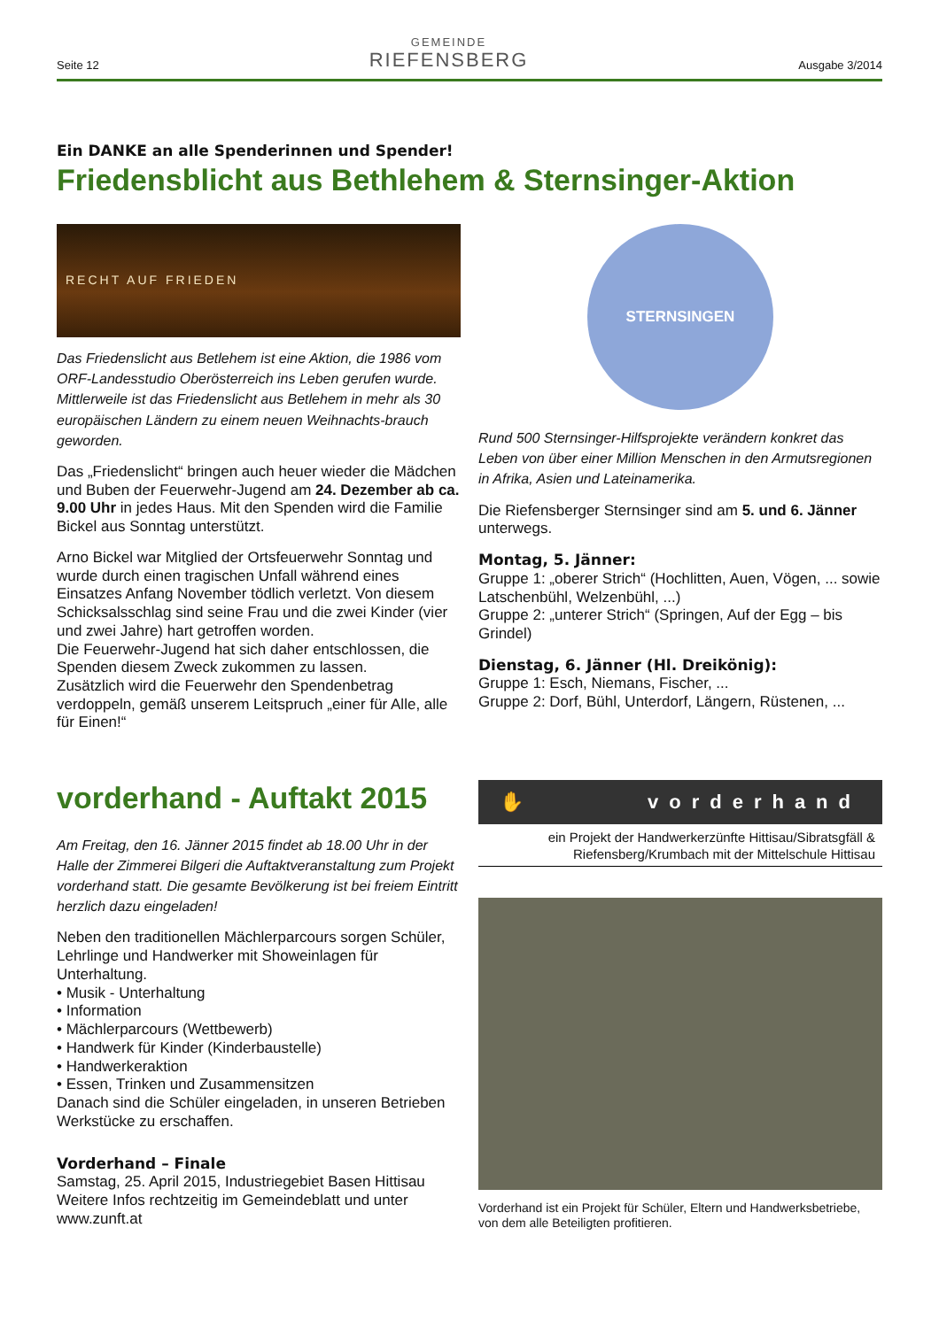Seite 12
GEMEINDE
RIEFENSBERG
Ausgabe 3/2014
Ein DANKE an alle Spenderinnen und Spender!
Friedensblicht aus Bethlehem & Sternsinger-Aktion
RECHT AUF FRIEDEN
Das Friedenslicht aus Betlehem ist eine Aktion, die 1986 vom ORF-Landesstudio Oberösterreich ins Leben gerufen wurde. Mittlerweile ist das Friedenslicht aus Betlehem in mehr als 30 europäischen Ländern zu einem neuen Weihnachts-brauch geworden.
Das „Friedenslicht“ bringen auch heuer wieder die Mädchen und Buben der Feuerwehr-Jugend am 24. Dezember ab ca. 9.00 Uhr in jedes Haus. Mit den Spenden wird die Familie Bickel aus Sonntag unterstützt.
Arno Bickel war Mitglied der Ortsfeuerwehr Sonntag und wurde durch einen tragischen Unfall während eines Einsatzes Anfang November tödlich verletzt. Von diesem Schicksalsschlag sind seine Frau und die zwei Kinder (vier und zwei Jahre) hart getroffen worden.
Die Feuerwehr-Jugend hat sich daher entschlossen, die Spenden diesem Zweck zukommen zu lassen.
Zusätzlich wird die Feuerwehr den Spendenbetrag verdoppeln, gemäß unserem Leitspruch „einer für Alle, alle für Einen!“
STERNSINGEN
Rund 500 Sternsinger-Hilfsprojekte verändern konkret das Leben von über einer Million Menschen in den Armutsregionen in Afrika, Asien und Lateinamerika.
Die Riefensberger Sternsinger sind am 5. und 6. Jänner unterwegs.
Montag, 5. Jänner:
Gruppe 1: „oberer Strich“ (Hochlitten, Auen, Vögen, ... sowie Latschenbühl, Welzenbühl, ...)
Gruppe 2: „unterer Strich“ (Springen, Auf der Egg – bis Grindel)
Dienstag, 6. Jänner (Hl. Dreikönig):
Gruppe 1: Esch, Niemans, Fischer, ...
Gruppe 2: Dorf, Bühl, Unterdorf, Längern, Rüstenen, ...
vorderhand - Auftakt 2015
Am Freitag, den 16. Jänner 2015 findet ab 18.00 Uhr in der Halle der Zimmerei Bilgeri die Auftaktveranstaltung zum Projekt vorderhand statt. Die gesamte Bevölkerung ist bei freiem Eintritt herzlich dazu eingeladen!
Neben den traditionellen Mächlerparcours sorgen Schüler, Lehrlinge und Handwerker mit Showeinlagen für Unterhaltung.
• Musik - Unterhaltung
• Information
• Mächlerparcours (Wettbewerb)
• Handwerk für Kinder (Kinderbaustelle)
• Handwerkeraktion
• Essen, Trinken und Zusammensitzen
Danach sind die Schüler eingeladen, in unseren Betrieben Werkstücke zu erschaffen.
Vorderhand – Finale
Samstag, 25. April 2015, Industriegebiet Basen Hittisau
Weitere Infos rechtzeitig im Gemeindeblatt und unter www.zunft.at
✋ vorderhand
ein Projekt der Handwerkerzünfte Hittisau/Sibratsgfäll & Riefensberg/Krumbach mit der Mittelschule Hittisau
Vorderhand ist ein Projekt für Schüler, Eltern und Handwerksbetriebe, von dem alle Beteiligten profitieren.